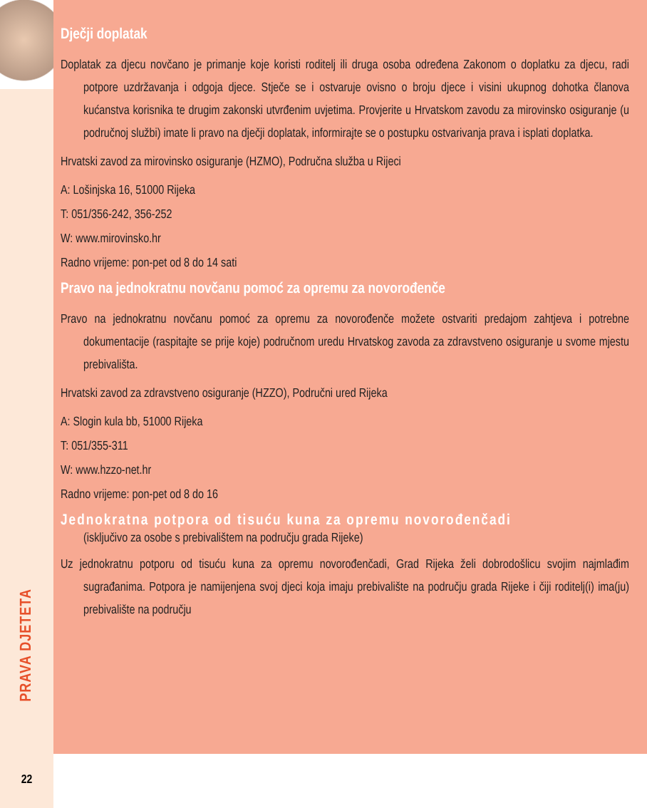PRAVA DJETETA
22
Dječji doplatak
Doplatak za djecu novčano je primanje koje koristi roditelj ili druga osoba određena Zakonom o doplatku za djecu, radi potpore uzdržavanja i odgoja djece. Stječe se i ostvaruje ovisno o broju djece i visini ukupnog dohotka članova kućanstva korisnika te drugim zakonski utvrđenim uvjetima. Provjerite u Hrvatskom zavodu za mirovinsko osiguranje (u područnoj službi) imate li pravo na dječji doplatak, informirajte se o postupku ostvarivanja prava i isplati doplatka.
Hrvatski zavod za mirovinsko osiguranje (HZMO), Područna služba u Rijeci
A: Lošinjska 16, 51000 Rijeka
T: 051/356-242, 356-252
W: www.mirovinsko.hr
Radno vrijeme: pon-pet od 8 do 14 sati
Pravo na jednokratnu novčanu pomoć za opremu za novorođenče
Pravo na jednokratnu novčanu pomoć za opremu za novorođenče možete ostvariti predajom zahtjeva i potrebne dokumentacije (raspitajte se prije koje) područnom uredu Hrvatskog zavoda za zdravstveno osiguranje u svome mjestu prebivališta.
Hrvatski zavod za zdravstveno osiguranje (HZZO), Područni ured Rijeka
A: Slogin kula bb, 51000 Rijeka
T: 051/355-311
W: www.hzzo-net.hr
Radno vrijeme: pon-pet od 8 do 16
Jednokratna potpora od tisuću kuna za opremu novorođenčadi
(isključivo za osobe s prebivalištem na području grada Rijeke)
Uz jednokratnu potporu od tisuću kuna za opremu novorođenčadi, Grad Rijeka želi dobrodošlicu svojim najmlađim sugrađanima. Potpora je namijenjena svoj djeci koja imaju prebivalište na području grada Rijeke i čiji roditelj(i) ima(ju) prebivalište na području